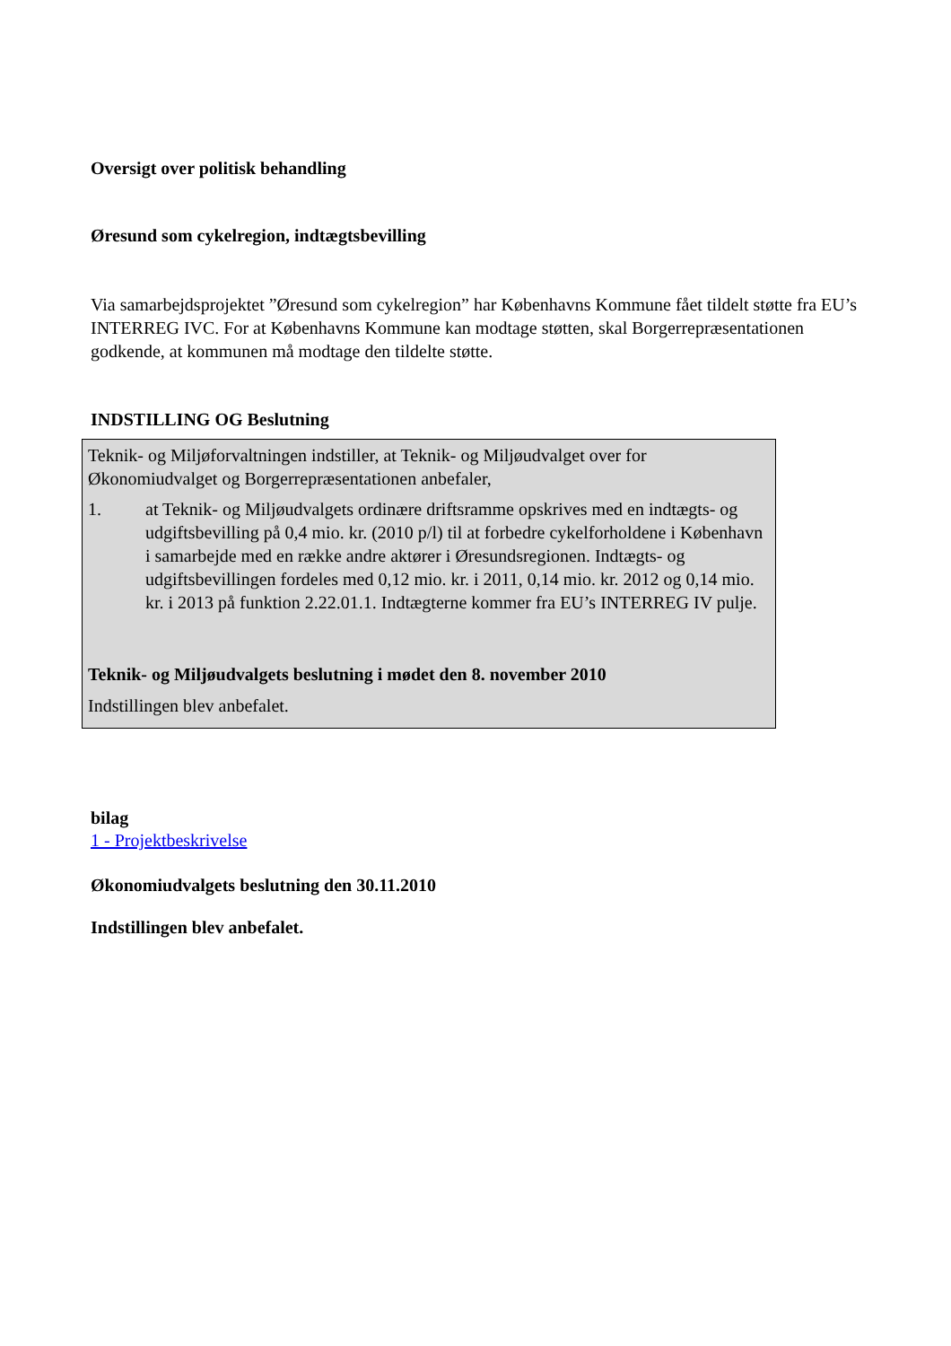Oversigt over politisk behandling
Øresund som cykelregion, indtægtsbevilling
Via samarbejdsprojektet ”Øresund som cykelregion” har Københavns Kommune fået tildelt støtte fra EU’s INTERREG IVC. For at Københavns Kommune kan modtage støtten, skal Borgerrepræsentationen godkende, at kommunen må modtage den tildelte støtte.
INDSTILLING OG Beslutning
Teknik- og Miljøforvaltningen indstiller, at Teknik- og Miljøudvalget over for Økonomiudvalget og Borgerrepræsentationen anbefaler,
1. at Teknik- og Miljøudvalgets ordinære driftsramme opskrives med en indtægts- og udgiftsbevilling på 0,4 mio. kr. (2010 p/l) til at forbedre cykelforholdene i København i samarbejde med en række andre aktører i Øresundsregionen. Indtægts- og udgiftsbevillingen fordeles med 0,12 mio. kr. i 2011, 0,14 mio. kr. 2012 og 0,14 mio. kr. i 2013 på funktion 2.22.01.1. Indtægterne kommer fra EU’s INTERREG IV pulje.
Teknik- og Miljøudvalgets beslutning i mødet den 8. november 2010
Indstillingen blev anbefalet.
bilag
1 - Projektbeskrivelse
Økonomiudvalgets beslutning den 30.11.2010
Indstillingen blev anbefalet.